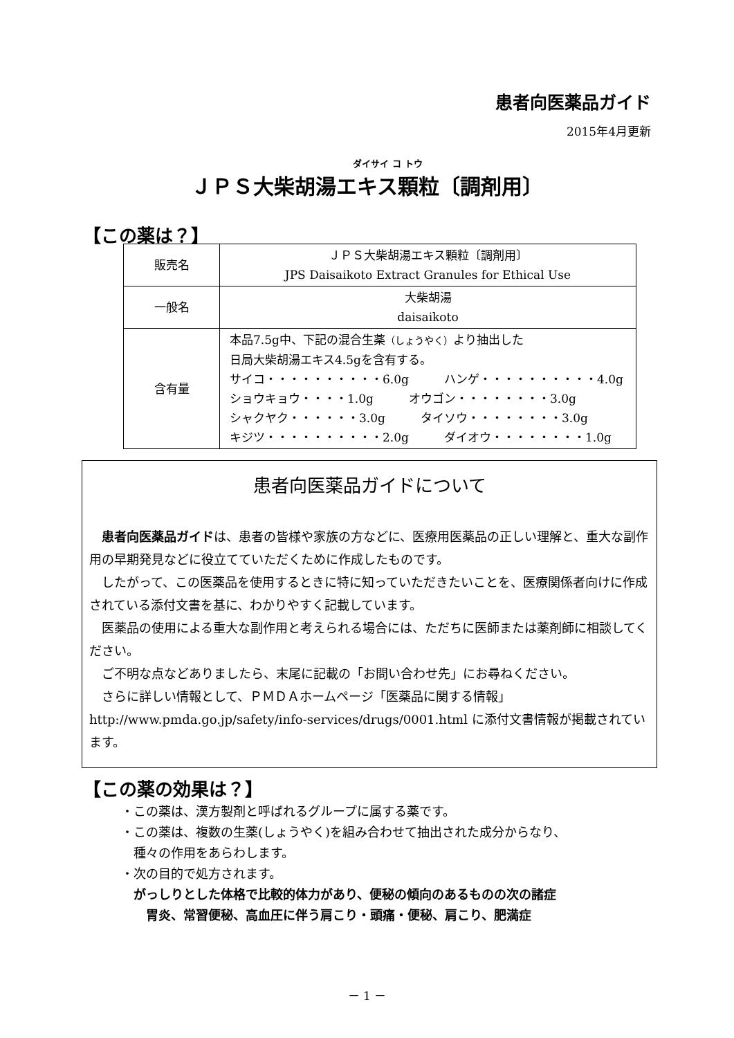患者向医薬品ガイド
2015年4月更新
ダイサイ コ トウ
ＪＰＳ大柴胡湯エキス顆粒〔調剤用〕
【この薬は？】
| 販売名 | ＪＰＳ大柴胡湯エキス顆粒〔調剤用〕 JPS Daisaikoto Extract Granules for Ethical Use |
| 一般名 | 大柴胡湯 daisaikoto |
| 含有量 | 本品7.5g中、下記の混合生薬 （しょうやく） より抽出した 日局大柴胡湯エキス4.5gを含有する。 サイコ・・・・・・・・・・6.0g ハンゲ・・・・・・・・・・4.0g ショウキョウ・・・・1.0g オウゴン・・・・・・・・3.0g シャクヤク・・・・・・3.0g タイソウ・・・・・・・・3.0g キジツ・・・・・・・・・・2.0g ダイオウ・・・・・・・・1.0g |
患者向医薬品ガイドについて
患者向医薬品ガイドは、患者の皆様や家族の方などに、医療用医薬品の正しい理解と、重大な副作用の早期発見などに役立てていただくために作成したものです。
したがって、この医薬品を使用するときに特に知っていただきたいことを、医療関係者向けに作成されている添付文書を基に、わかりやすく記載しています。
医薬品の使用による重大な副作用と考えられる場合には、ただちに医師または薬剤師に相談してください。
ご不明な点などありましたら、末尾に記載の「お問い合わせ先」にお尋ねください。
さらに詳しい情報として、ＰＭＤＡホームページ「医薬品に関する情報」 http://www.pmda.go.jp/safety/info-services/drugs/0001.html に添付文書情報が掲載されています。
【この薬の効果は？】
・この薬は、漢方製剤と呼ばれるグループに属する薬です。
・この薬は、複数の生薬(しょうやく)を組み合わせて抽出された成分からなり、
　種々の作用をあらわします。
・次の目的で処方されます。
　がっしりとした体格で比較的体力があり、便秘の傾向のあるものの次の諸症
　　胃炎、常習便秘、高血圧に伴う肩こり・頭痛・便秘、肩こり、肥満症
－ 1 －